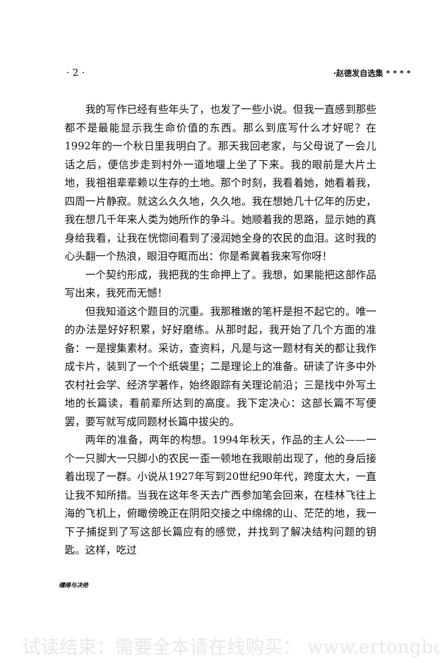· 2 · ·赵德发自选集 * * * *
我的写作已经有些年头了，也发了一些小说。但我一直感到那些都不是最能显示我生命价值的东西。那么到底写什么才好呢？在1992年的一个秋日里我明白了。那天我回老家，与父母说了一会儿话之后，便信步走到村外一道地堰上坐了下来。我的眼前是大片土地，我祖祖辈辈赖以生存的土地。那个时刻，我看着她，她看着我，四周一片静寂。就这么久久地，久久地。我在想她几十亿年的历史，我在想几千年来人类为她所作的争斗。她顺着我的思路，显示她的真身给我看，让我在恍惚间看到了浸润她全身的农民的血泪。这时我的心头翻一个热浪，眼泪夺眶而出：你是希冀着我来写你呀！
一个契约形成，我把我的生命押上了。我想，如果能把这部作品写出来，我死而无憾！
但我知道这个题目的沉重。我那稚嫩的笔杆是担不起它的。唯一的办法是好好积累，好好磨练。从那时起，我开始了几个方面的准备：一是搜集素材。采访，查资料，凡是与这一题材有关的都让我作成卡片，装到了一个个纸袋里；二是理论上的准备。研读了许多中外农村社会学、经济学著作，始终跟踪有关理论前沿；三是找中外写土地的长篇读，看前辈所达到的高度。我下定决心：这部长篇不写便罢，要写就写成同题材长篇中拔尖的。
两年的准备，两年的构想。1994年秋天，作品的主人公——一个一只脚大一只脚小的农民一歪一顿地在我眼前出现了，他的身后接着出现了一群。小说从1927年写到20世纪90年代，跨度太大，一直让我不知所措。当我在这年冬天去广西参加笔会回来，在桂林飞往上海的飞机上，俯瞰傍晚正在阴阳交接之中绵绵的山、茫茫的地，我一下子捕捉到了写这部长篇应有的感觉，并找到了解决结构问题的钥匙。这样，吃过
缱绻与决绝
试读结束：需要全本请在线购买： www.ertongbc